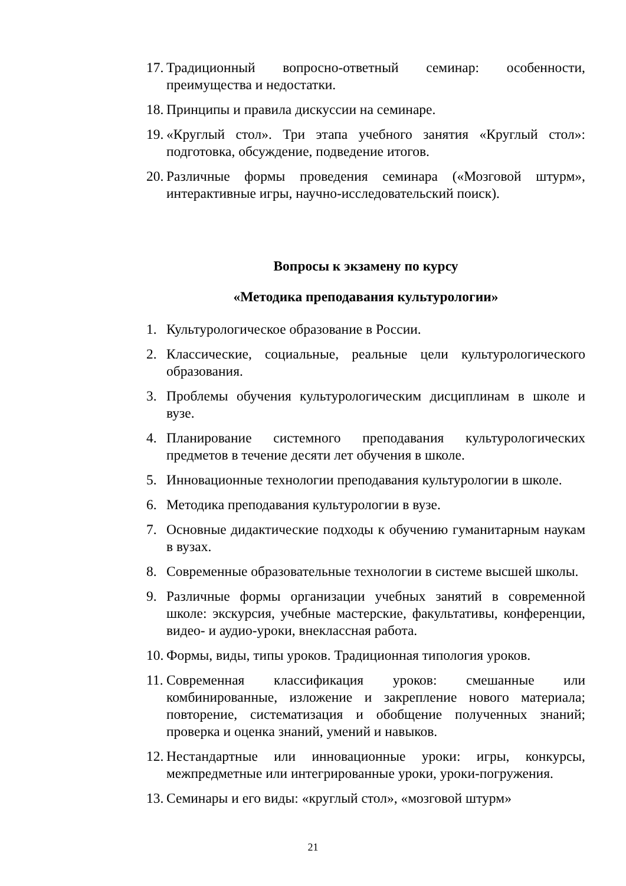17. Традиционный вопросно-ответный семинар: особенности, преимущества и недостатки.
18. Принципы и правила дискуссии на семинаре.
19. «Круглый стол». Три этапа учебного занятия «Круглый стол»: подготовка, обсуждение, подведение итогов.
20. Различные формы проведения семинара («Мозговой штурм», интерактивные игры, научно-исследовательский поиск).
Вопросы к экзамену по курсу
«Методика преподавания культурологии»
1. Культурологическое образование в России.
2. Классические, социальные, реальные цели культурологического образования.
3. Проблемы обучения культурологическим дисциплинам в школе и вузе.
4. Планирование системного преподавания культурологических предметов в течение десяти лет обучения в школе.
5. Инновационные технологии преподавания культурологии в школе.
6. Методика преподавания культурологии в вузе.
7. Основные дидактические подходы к обучению гуманитарным наукам в вузах.
8. Современные образовательные технологии в системе высшей школы.
9. Различные формы организации учебных занятий в современной школе: экскурсия, учебные мастерские, факультативы, конференции, видео- и аудио-уроки, внеклассная работа.
10. Формы, виды, типы уроков. Традиционная типология уроков.
11. Современная классификация уроков: смешанные или комбинированные, изложение и закрепление нового материала; повторение, систематизация и обобщение полученных знаний; проверка и оценка знаний, умений и навыков.
12. Нестандартные или инновационные уроки: игры, конкурсы, межпредметные или интегрированные уроки, уроки-погружения.
13. Семинары и его виды: «круглый стол», «мозговой штурм»
21